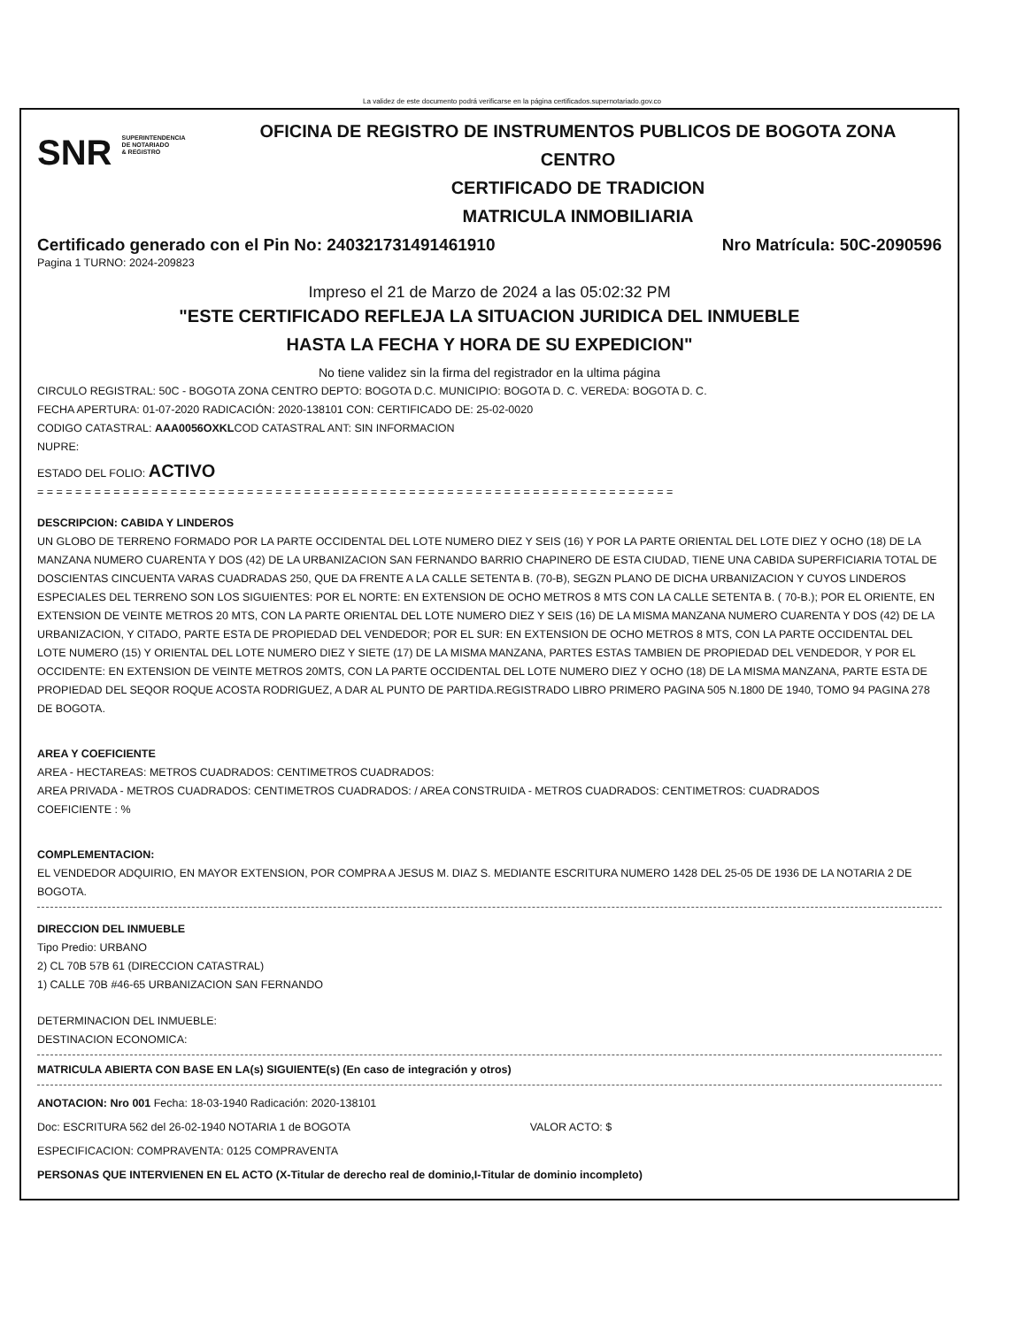La validez de este documento podrá verificarse en la página certificados.supernotariado.gov.co
SNR SUPERINTENDENCIA
DE NOTARIADO
& REGISTRO
OFICINA DE REGISTRO DE INSTRUMENTOS PUBLICOS DE BOGOTA ZONA
CENTRO
CERTIFICADO DE TRADICION
MATRICULA INMOBILIARIA
Certificado generado con el Pin No: 240321731491461910 Nro Matrícula: 50C-2090596
Pagina 1 TURNO: 2024-209823
Impreso el 21 de Marzo de 2024 a las 05:02:32 PM
"ESTE CERTIFICADO REFLEJA LA SITUACION JURIDICA DEL INMUEBLE
HASTA LA FECHA Y HORA DE SU EXPEDICION"
No tiene validez sin la firma del registrador en la ultima página
CIRCULO REGISTRAL: 50C - BOGOTA ZONA CENTRO DEPTO: BOGOTA D.C. MUNICIPIO: BOGOTA D. C. VEREDA: BOGOTA D. C.
FECHA APERTURA: 01-07-2020 RADICACIÓN: 2020-138101 CON: CERTIFICADO DE: 25-02-0020
CODIGO CATASTRAL: AAA0056OXKLCOD CATASTRAL ANT: SIN INFORMACION
NUPRE:
ESTADO DEL FOLIO: ACTIVO
= = = = = = = = = = = = = = = = = = = = = = = = = = = = = = = = = = = = = = = = = = = = = = = = = = = = = = = = = = = = = = = = = = =
DESCRIPCION: CABIDA Y LINDEROS
UN GLOBO DE TERRENO FORMADO POR LA PARTE OCCIDENTAL DEL LOTE NUMERO DIEZ Y SEIS (16) Y POR LA PARTE ORIENTAL DEL LOTE DIEZ Y OCHO (18) DE LA MANZANA NUMERO CUARENTA Y DOS (42) DE LA URBANIZACION SAN FERNANDO BARRIO CHAPINERO DE ESTA CIUDAD, TIENE UNA CABIDA SUPERFICIARIA TOTAL DE DOSCIENTAS CINCUENTA VARAS CUADRADAS 250, QUE DA FRENTE A LA CALLE SETENTA B. (70-B), SEGZN PLANO DE DICHA URBANIZACION Y CUYOS LINDEROS ESPECIALES DEL TERRENO SON LOS SIGUIENTES: POR EL NORTE: EN EXTENSION DE OCHO METROS 8 MTS CON LA CALLE SETENTA B. ( 70-B.); POR EL ORIENTE, EN EXTENSION DE VEINTE METROS 20 MTS, CON LA PARTE ORIENTAL DEL LOTE NUMERO DIEZ Y SEIS (16) DE LA MISMA MANZANA NUMERO CUARENTA Y DOS (42) DE LA URBANIZACION, Y CITADO, PARTE ESTA DE PROPIEDAD DEL VENDEDOR; POR EL SUR: EN EXTENSION DE OCHO METROS 8 MTS, CON LA PARTE OCCIDENTAL DEL LOTE NUMERO (15) Y ORIENTAL DEL LOTE NUMERO DIEZ Y SIETE (17) DE LA MISMA MANZANA, PARTES ESTAS TAMBIEN DE PROPIEDAD DEL VENDEDOR, Y POR EL OCCIDENTE: EN EXTENSION DE VEINTE METROS 20MTS, CON LA PARTE OCCIDENTAL DEL LOTE NUMERO DIEZ Y OCHO (18) DE LA MISMA MANZANA, PARTE ESTA DE PROPIEDAD DEL SEQOR ROQUE ACOSTA RODRIGUEZ, A DAR AL PUNTO DE PARTIDA.REGISTRADO LIBRO PRIMERO PAGINA 505 N.1800 DE 1940, TOMO 94 PAGINA 278 DE BOGOTA.
AREA Y COEFICIENTE
AREA - HECTAREAS: METROS CUADRADOS: CENTIMETROS CUADRADOS:
AREA PRIVADA - METROS CUADRADOS: CENTIMETROS CUADRADOS: / AREA CONSTRUIDA - METROS CUADRADOS: CENTIMETROS: CUADRADOS
COEFICIENTE : %
COMPLEMENTACION:
EL VENDEDOR ADQUIRIO, EN MAYOR EXTENSION, POR COMPRA A JESUS M. DIAZ S. MEDIANTE ESCRITURA NUMERO 1428 DEL 25-05 DE 1936 DE LA NOTARIA 2 DE BOGOTA.
DIRECCION DEL INMUEBLE
Tipo Predio: URBANO
2) CL 70B 57B 61 (DIRECCION CATASTRAL)
1) CALLE 70B #46-65 URBANIZACION SAN FERNANDO
DETERMINACION DEL INMUEBLE:
DESTINACION ECONOMICA:
MATRICULA ABIERTA CON BASE EN LA(s) SIGUIENTE(s) (En caso de integración y otros)
ANOTACION: Nro 001 Fecha: 18-03-1940 Radicación: 2020-138101
Doc: ESCRITURA 562 del 26-02-1940 NOTARIA 1 de BOGOTA VALOR ACTO: $
ESPECIFICACION: COMPRAVENTA: 0125 COMPRAVENTA
PERSONAS QUE INTERVIENEN EN EL ACTO (X-Titular de derecho real de dominio,I-Titular de dominio incompleto)